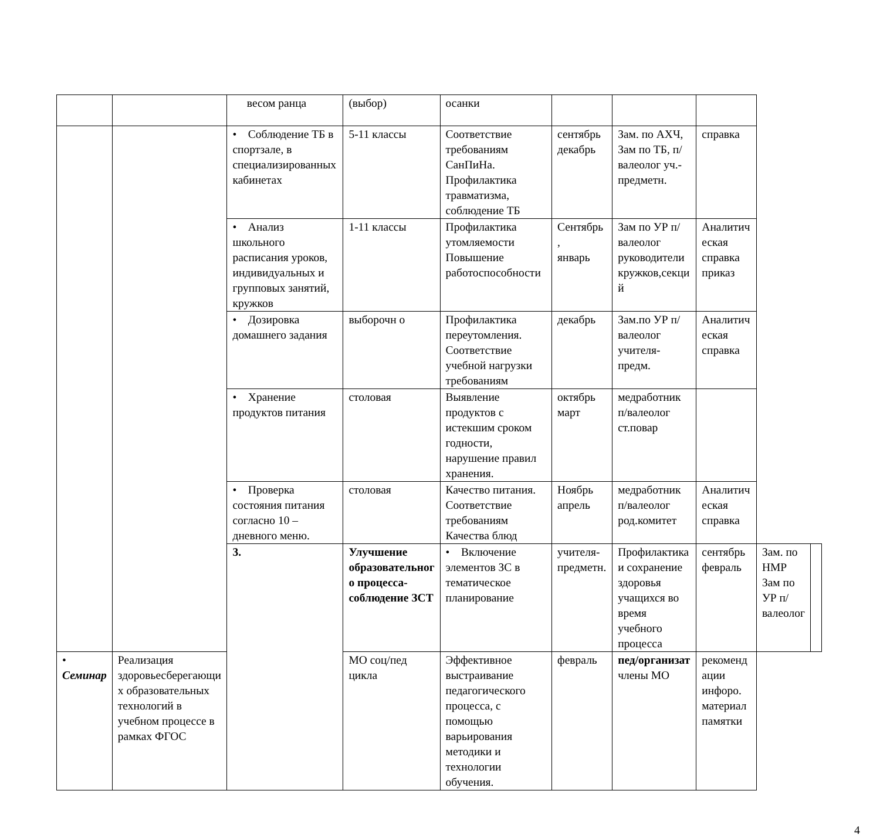| | | весом ранца | (выбор) | осанки | | | | | |
| | | • Соблюдение ТБ в спортзале, в специализированных кабинетах | 5-11 классы | Соответствие требованиям СанПиНа. Профилактика травматизма, соблюдение ТБ | сентябрь декабрь | Зам. по АХЧ, Зам по ТБ, п/валеолог уч.-предметн. | справка | | |
| | | • Анализ школьного расписания уроков, индивидуальных и групповых занятий, кружков | 1-11 классы | Профилактика утомляемости Повышение работоспособности | Сентябрь , январь | Зам по УР п/валеолог руководители кружков,секци й | Аналитич еская справка приказ | | |
| | | • Дозировка домашнего задания | выборочн о | Профилактика переутомления. Соответствие учебной нагрузки требованиям | декабрь | Зам.по УР п/валеолог учителя-предм. | Аналитич еская справка | | |
| | | • Хранение продуктов питания | столовая | Выявление продуктов с истекшим сроком годности, нарушение правил хранения. | октябрь март | медработник п/валеолог ст.повар | | | |
| | | • Проверка состояния питания согласно 10 – дневного меню. | столовая | Качество питания. Соответствие требованиям Качества блюд | Ноябрь апрель | медработник п/валеолог род.комитет | Аналитич еская справка | | |
| | | 3. | Улучшение образовательног о процесса-соблюдение ЗСТ | • Включение элементов ЗС в тематическое планирование | учителя-предметн. | Профилактика и сохранение здоровья учащихся во время учебного процесса | сентябрь февраль | Зам. по НМР Зам по УР п/валеолог | |
| • Семинар | Реализация здоровьесберегающи х образовательных технологий в учебном процессе в рамках ФГОС | | МО соц/пед цикла | Эффективное выстраивание педагогического процесса, с помощью варьирования методики и технологии обучения. | февраль | пед/организат члены МО | рекоменд ации инфоро. материал памятки | | |
4